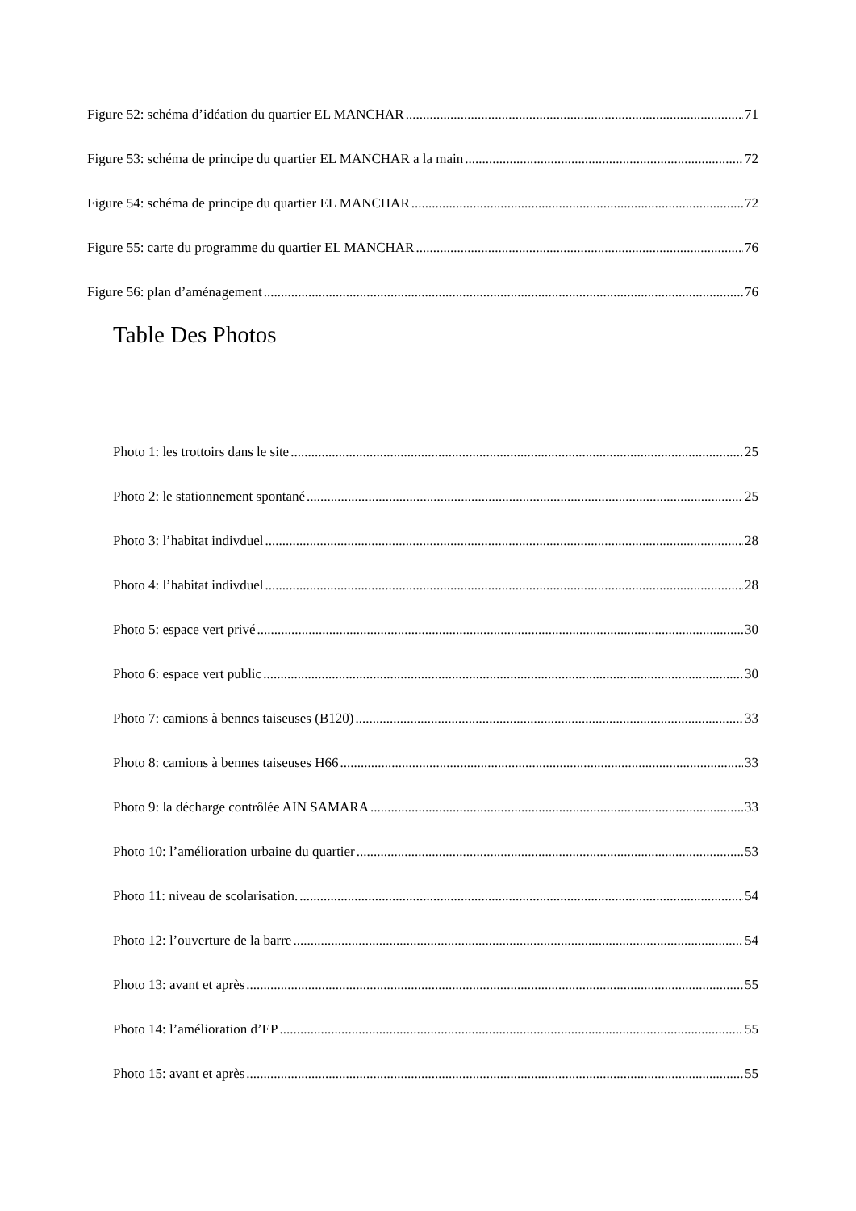Figure 52: schéma d’idéation du quartier EL MANCHAR 71
Figure 53: schéma de principe du quartier EL MANCHAR a la main 72
Figure 54: schéma de principe du quartier EL MANCHAR 72
Figure 55: carte du programme du quartier EL MANCHAR 76
Figure 56: plan d’aménagement 76
Table Des Photos
Photo 1: les trottoirs dans le site 25
Photo 2: le stationnement spontané 25
Photo 3: l’habitat indivduel 28
Photo 4: l’habitat indivduel 28
Photo 5: espace vert privé 30
Photo 6: espace vert public 30
Photo 7: camions à bennes taiseuses (B120) 33
Photo 8: camions à bennes taiseuses H66 33
Photo 9: la décharge contrôlée AIN SAMARA 33
Photo 10: l’amélioration urbaine du quartier 53
Photo 11: niveau de scolarisation. 54
Photo 12: l’ouverture de la barre 54
Photo 13: avant et après 55
Photo 14: l’amélioration d’EP 55
Photo 15: avant et après 55